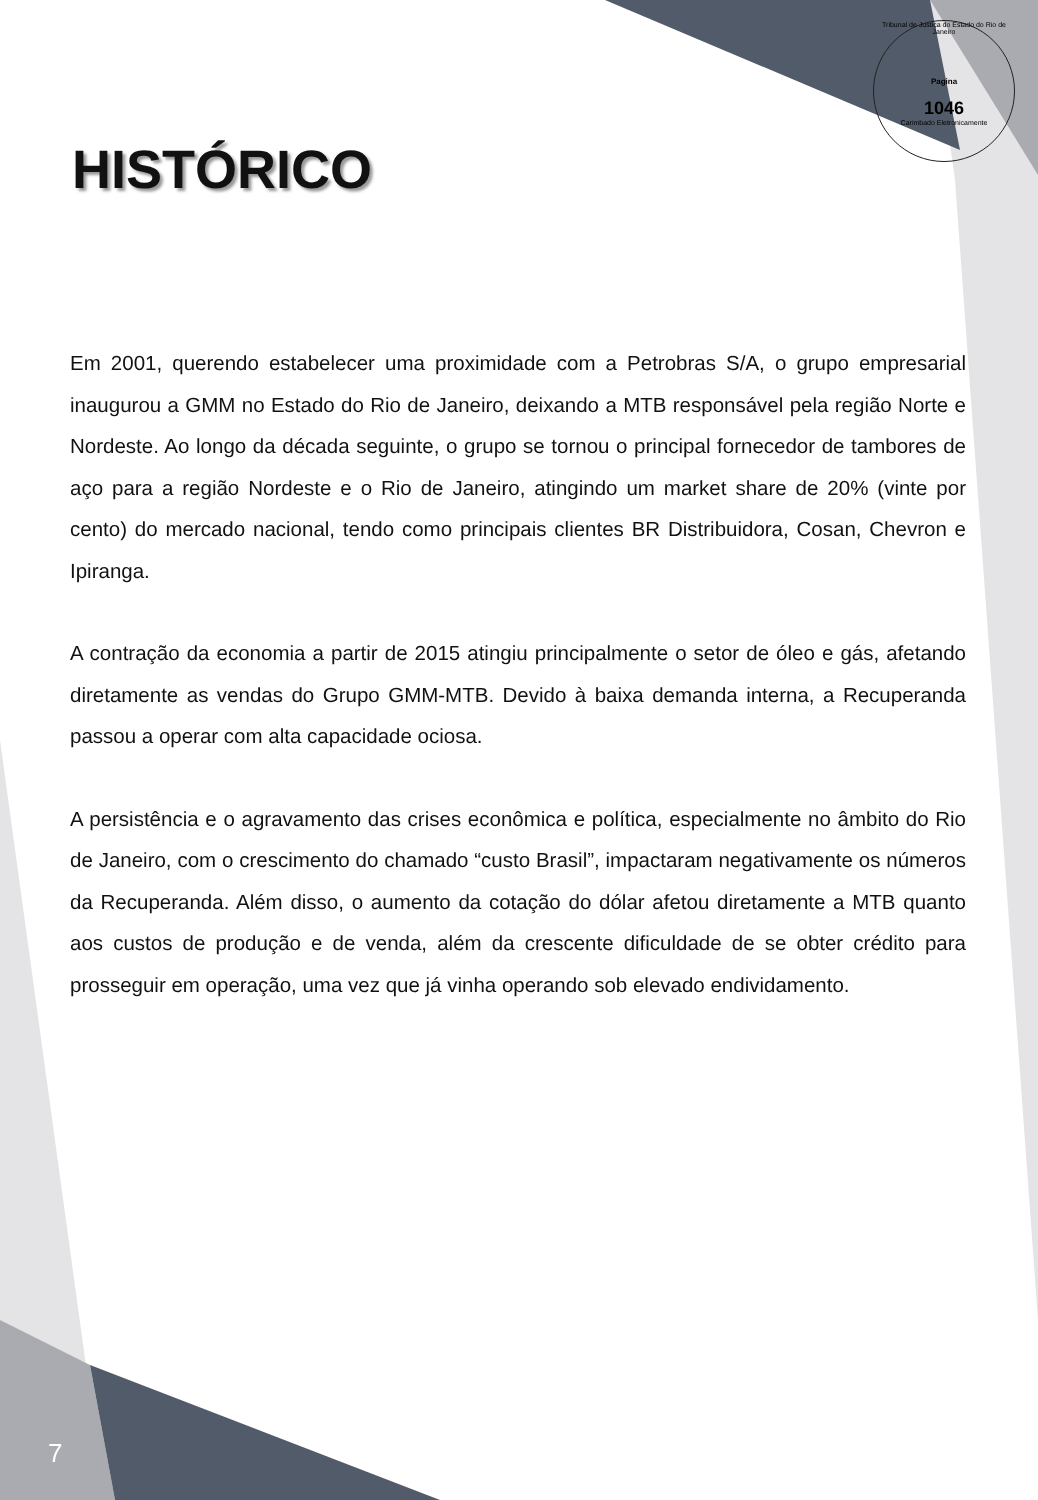Tribunal de Justiça do Estado do Rio de Janeiro
Pagina
1046
Carimbado Eletronicamente
HISTÓRICO
Em 2001, querendo estabelecer uma proximidade com a Petrobras S/A, o grupo empresarial inaugurou a GMM no Estado do Rio de Janeiro, deixando a MTB responsável pela região Norte e Nordeste. Ao longo da década seguinte, o grupo se tornou o principal fornecedor de tambores de aço para a região Nordeste e o Rio de Janeiro, atingindo um market share de 20% (vinte por cento) do mercado nacional, tendo como principais clientes BR Distribuidora, Cosan, Chevron e Ipiranga.
A contração da economia a partir de 2015 atingiu principalmente o setor de óleo e gás, afetando diretamente as vendas do Grupo GMM-MTB. Devido à baixa demanda interna, a Recuperanda passou a operar com alta capacidade ociosa.
A persistência e o agravamento das crises econômica e política, especialmente no âmbito do Rio de Janeiro, com o crescimento do chamado “custo Brasil”, impactaram negativamente os números da Recuperanda. Além disso, o aumento da cotação do dólar afetou diretamente a MTB quanto aos custos de produção e de venda, além da crescente dificuldade de se obter crédito para prosseguir em operação, uma vez que já vinha operando sob elevado endividamento.
7